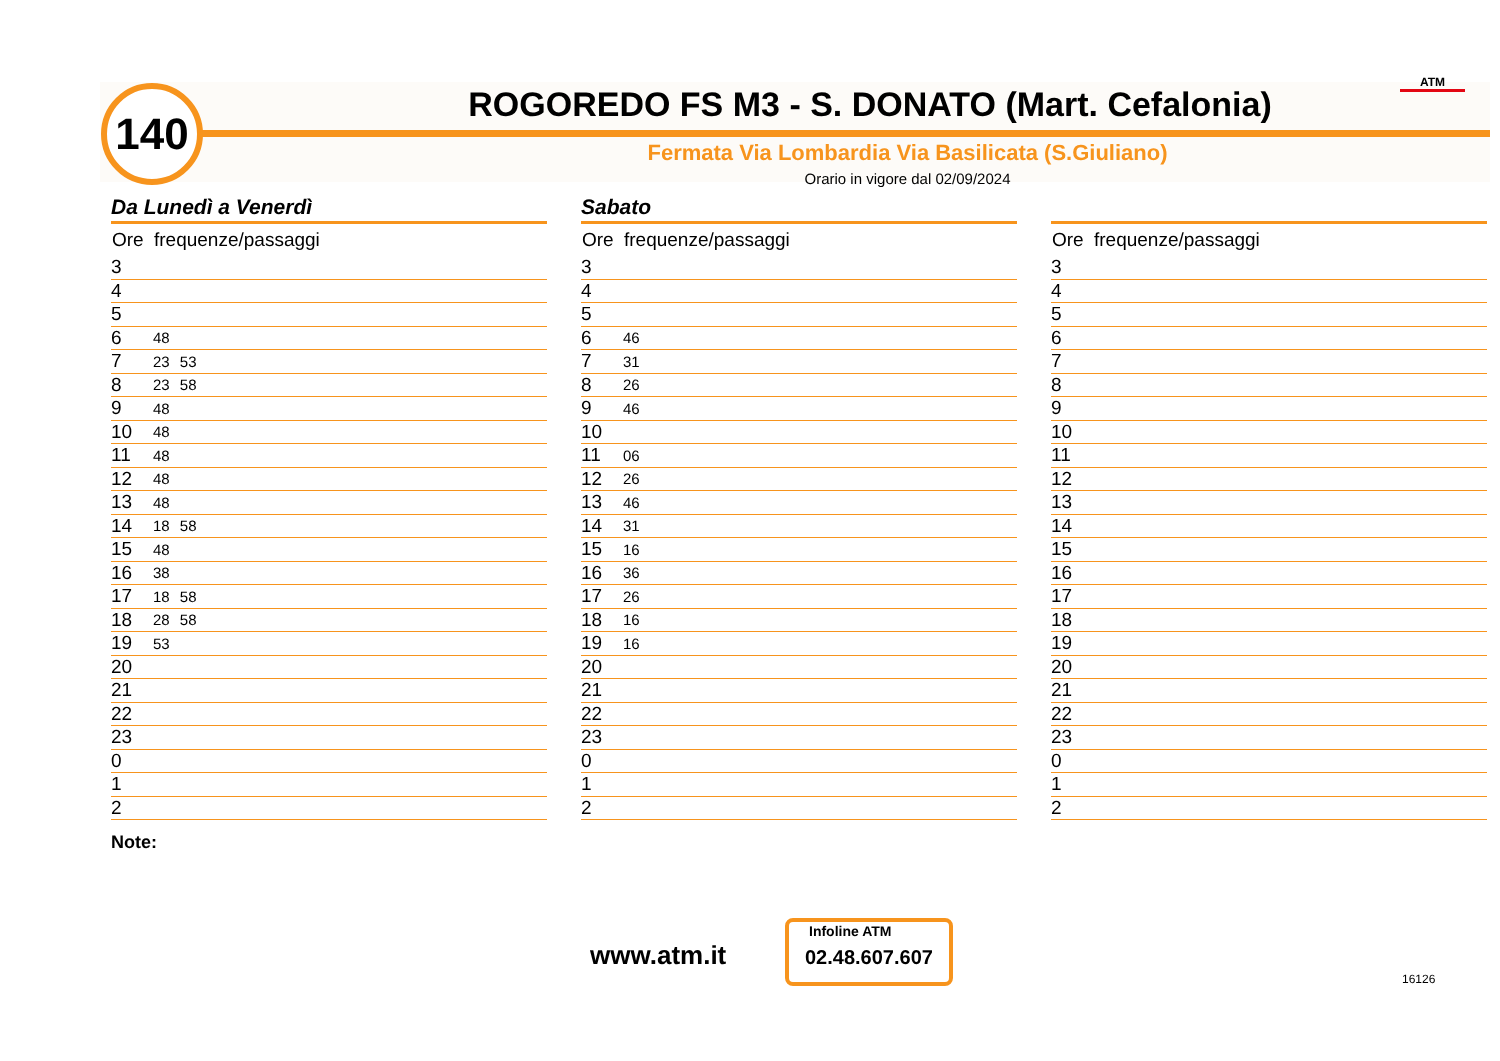140 ROGOREDO FS M3 - S. DONATO (Mart. Cefalonia)
ATM
Fermata Via Lombardia Via Basilicata (S.Giuliano)
Orario in vigore dal 02/09/2024
Da Lunedì a Venerdì
| Ore | frequenze/passaggi |
| --- | --- |
| 3 | |
| 4 | |
| 5 | |
| 6 | 48 |
| 7 | 23 53 |
| 8 | 23 58 |
| 9 | 48 |
| 10 | 48 |
| 11 | 48 |
| 12 | 48 |
| 13 | 48 |
| 14 | 18 58 |
| 15 | 48 |
| 16 | 38 |
| 17 | 18 58 |
| 18 | 28 58 |
| 19 | 53 |
| 20 | |
| 21 | |
| 22 | |
| 23 | |
| 0 | |
| 1 | |
| 2 | |
Sabato
| Ore | frequenze/passaggi |
| --- | --- |
| 3 | |
| 4 | |
| 5 | |
| 6 | 46 |
| 7 | 31 |
| 8 | 26 |
| 9 | 46 |
| 10 | |
| 11 | 06 |
| 12 | 26 |
| 13 | 46 |
| 14 | 31 |
| 15 | 16 |
| 16 | 36 |
| 17 | 26 |
| 18 | 16 |
| 19 | 16 |
| 20 | |
| 21 | |
| 22 | |
| 23 | |
| 0 | |
| 1 | |
| 2 | |
| Ore | frequenze/passaggi |
| --- | --- |
| 3 | |
| 4 | |
| 5 | |
| 6 | |
| 7 | |
| 8 | |
| 9 | |
| 10 | |
| 11 | |
| 12 | |
| 13 | |
| 14 | |
| 15 | |
| 16 | |
| 17 | |
| 18 | |
| 19 | |
| 20 | |
| 21 | |
| 22 | |
| 23 | |
| 0 | |
| 1 | |
| 2 | |
Note:
www.atm.it
Infoline ATM
02.48.607.607
16126